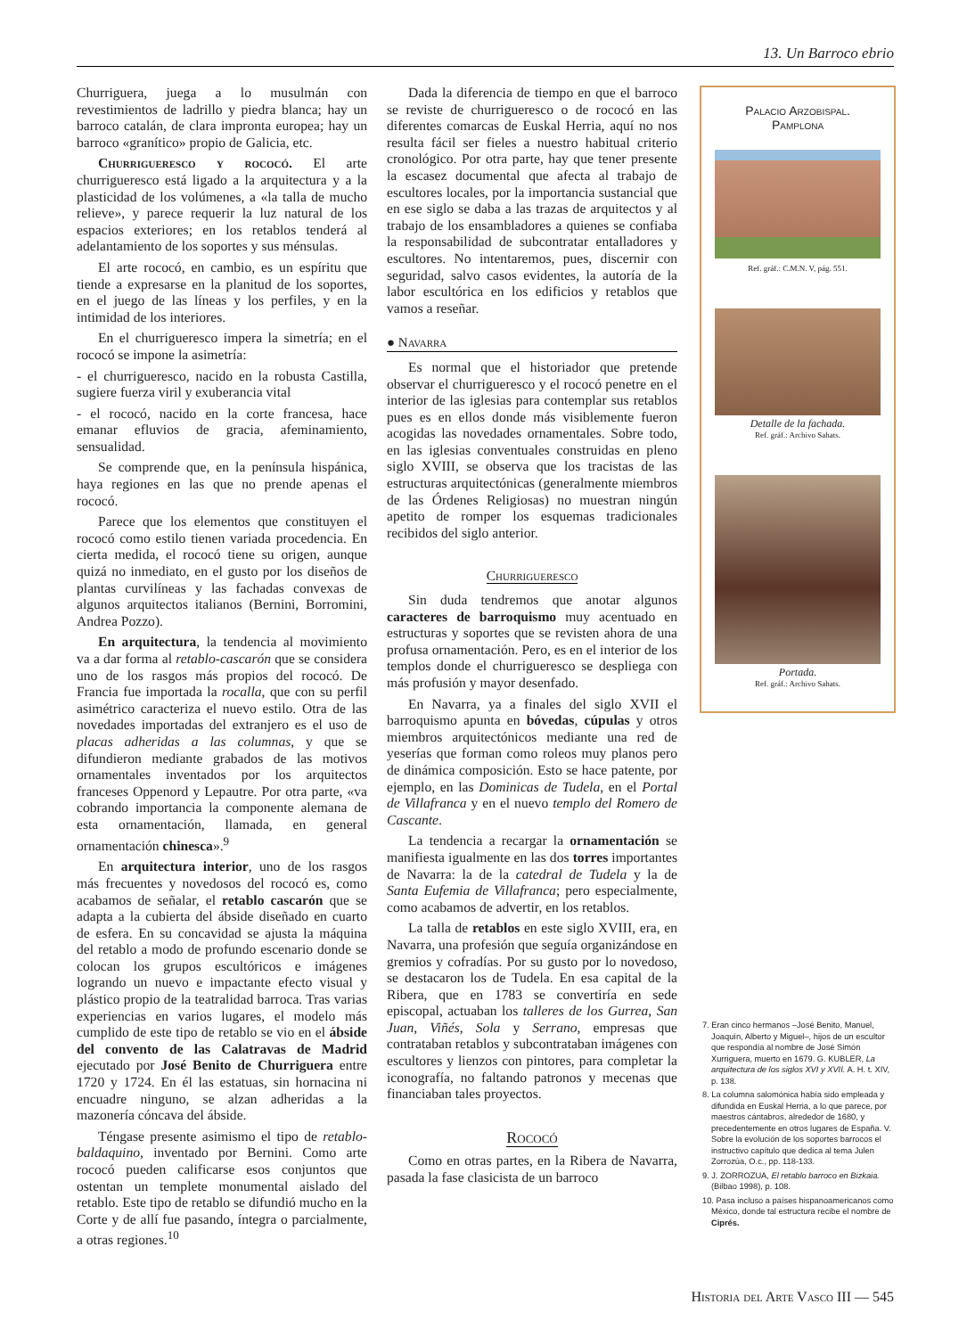13. Un Barroco ebrio
Churriguera, juega a lo musulmán con revestimientos de ladrillo y piedra blanca; hay un barroco catalán, de clara impronta europea; hay un barroco «granítico» propio de Galicia, etc.
Churrigueresco y rococó. El arte churrigueresco está ligado a la arquitectura y a la plasticidad de los volúmenes, a «la talla de mucho relieve», y parece requerir la luz natural de los espacios exteriores; en los retablos tenderá al adelantamiento de los soportes y sus ménsulas.
El arte rococó, en cambio, es un espíritu que tiende a expresarse en la planitud de los soportes, en el juego de las líneas y los perfiles, y en la intimidad de los interiores.
En el churrigueresco impera la simetría; en el rococó se impone la asimetría:
- el churrigueresco, nacido en la robusta Castilla, sugiere fuerza viril y exuberancia vital
- el rococó, nacido en la corte francesa, hace emanar efluvios de gracia, afeminamiento, sensualidad.
Se comprende que, en la península hispánica, haya regiones en las que no prende apenas el rococó.
Parece que los elementos que constituyen el rococó como estilo tienen variada procedencia. En cierta medida, el rococó tiene su origen, aunque quizá no inmediato, en el gusto por los diseños de plantas curvilíneas y las fachadas convexas de algunos arquitectos italianos (Bernini, Borromini, Andrea Pozzo).
En arquitectura, la tendencia al movimiento va a dar forma al retablo-cascarón que se considera uno de los rasgos más propios del rococó. De Francia fue importada la rocalla, que con su perfil asimétrico caracteriza el nuevo estilo. Otra de las novedades importadas del extranjero es el uso de placas adheridas a las columnas, y que se difundieron mediante grabados de las motivos ornamentales inventados por los arquitectos franceses Oppenord y Lepautre. Por otra parte, «va cobrando importancia la componente alemana de esta ornamentación, llamada, en general ornamentación chinesca».<sup>9</sup>
En arquitectura interior, uno de los rasgos más frecuentes y novedosos del rococó es, como acabamos de señalar, el retablo cascarón que se adapta a la cubierta del ábside diseñado en cuarto de esfera. En su concavidad se ajusta la máquina del retablo a modo de profundo escenario donde se colocan los grupos escultóricos e imágenes logrando un nuevo e impactante efecto visual y plástico propio de la teatralidad barroca. Tras varias experiencias en varios lugares, el modelo más cumplido de este tipo de retablo se vio en el ábside del convento de las Calatravas de Madrid ejecutado por José Benito de Churriguera entre 1720 y 1724. En él las estatuas, sin hornacina ni encuadre ninguno, se alzan adheridas a la mazonería cóncava del ábside.
Téngase presente asimismo el tipo de retablo-baldaquino, inventado por Bernini. Como arte rococó pueden calificarse esos conjuntos que ostentan un templete monumental aislado del retablo. Este tipo de retablo se difundió mucho en la Corte y de allí fue pasando, íntegra o parcialmente, a otras regiones.<sup>10</sup>
Dada la diferencia de tiempo en que el barroco se reviste de churrigueresco o de rococó en las diferentes comarcas de Euskal Herria, aquí no nos resulta fácil ser fieles a nuestro habitual criterio cronológico. Por otra parte, hay que tener presente la escasez documental que afecta al trabajo de escultores locales, por la importancia sustancial que en ese siglo se daba a las trazas de arquitectos y al trabajo de los ensambladores a quienes se confiaba la responsabilidad de subcontratar entalladores y escultores. No intentaremos, pues, discernir con seguridad, salvo casos evidentes, la autoría de la labor escultórica en los edificios y retablos que vamos a reseñar.
● Navarra
Es normal que el historiador que pretende observar el churrigueresco y el rococó penetre en el interior de las iglesias para contemplar sus retablos pues es en ellos donde más visiblemente fueron acogidas las novedades ornamentales. Sobre todo, en las iglesias conventuales construidas en pleno siglo XVIII, se observa que los tracistas de las estructuras arquitectónicas (generalmente miembros de las Órdenes Religiosas) no muestran ningún apetito de romper los esquemas tradicionales recibidos del siglo anterior.
Churrigueresco
Sin duda tendremos que anotar algunos caracteres de barroquismo muy acentuado en estructuras y soportes que se revisten ahora de una profusa ornamentación. Pero, es en el interior de los templos donde el churrigueresco se despliega con más profusión y mayor desenfado.
En Navarra, ya a finales del siglo XVII el barroquismo apunta en bóvedas, cúpulas y otros miembros arquitectónicos mediante una red de yeserías que forman como roleos muy planos pero de dinámica composición. Esto se hace patente, por ejemplo, en las Dominicas de Tudela, en el Portal de Villafranca y en el nuevo templo del Romero de Cascante.
La tendencia a recargar la ornamentación se manifiesta igualmente en las dos torres importantes de Navarra: la de la catedral de Tudela y la de Santa Eufemia de Villafranca; pero especialmente, como acabamos de advertir, en los retablos.
La talla de retablos en este siglo XVIII, era, en Navarra, una profesión que seguía organizándose en gremios y cofradías. Por su gusto por lo novedoso, se destacaron los de Tudela. En esa capital de la Ribera, que en 1783 se convertiría en sede episcopal, actuaban los talleres de los Gurrea, San Juan, Viñés, Sola y Serrano, empresas que contrataban retablos y subcontrataban imágenes con escultores y lienzos con pintores, para completar la iconografía, no faltando patronos y mecenas que financiaban tales proyectos.
Rococó
Como en otras partes, en la Ribera de Navarra, pasada la fase clasicista de un barroco
Palacio Arzobispal.
Pamplona
Ref. gráf.: C.M.N. V, pág. 551.
Detalle de la fachada.
Ref. gráf.: Archivo Sahats.
Portada.
Ref. gráf.: Archivo Sahats.
7. Eran cinco hermanos –José Benito, Manuel, Joaquín, Alberto y Miguel–, hijos de un escultor que respondía al nombre de José Simón Xurriguera, muerto en 1679. G. KUBLER, La arquitectura de los siglos XVI y XVII. A. H. t. XIV, p. 138.
8. La columna salomónica había sido empleada y difundida en Euskal Herria, a lo que parece, por maestros cántabros, alrededor de 1680, y precedentemente en otros lugares de España. V. Sobre la evolución de los soportes barrocos el instructivo capítulo que dedica al tema Julen Zorrozúa, O.c., pp. 118-133.
9. J. ZORROZUA, El retablo barroco en Bizkaia. (Bilbao 1998), p. 108.
10. Pasa incluso a países hispanoamericanos como México, donde tal estructura recibe el nombre de Ciprés.
Historia del Arte Vasco III — 545